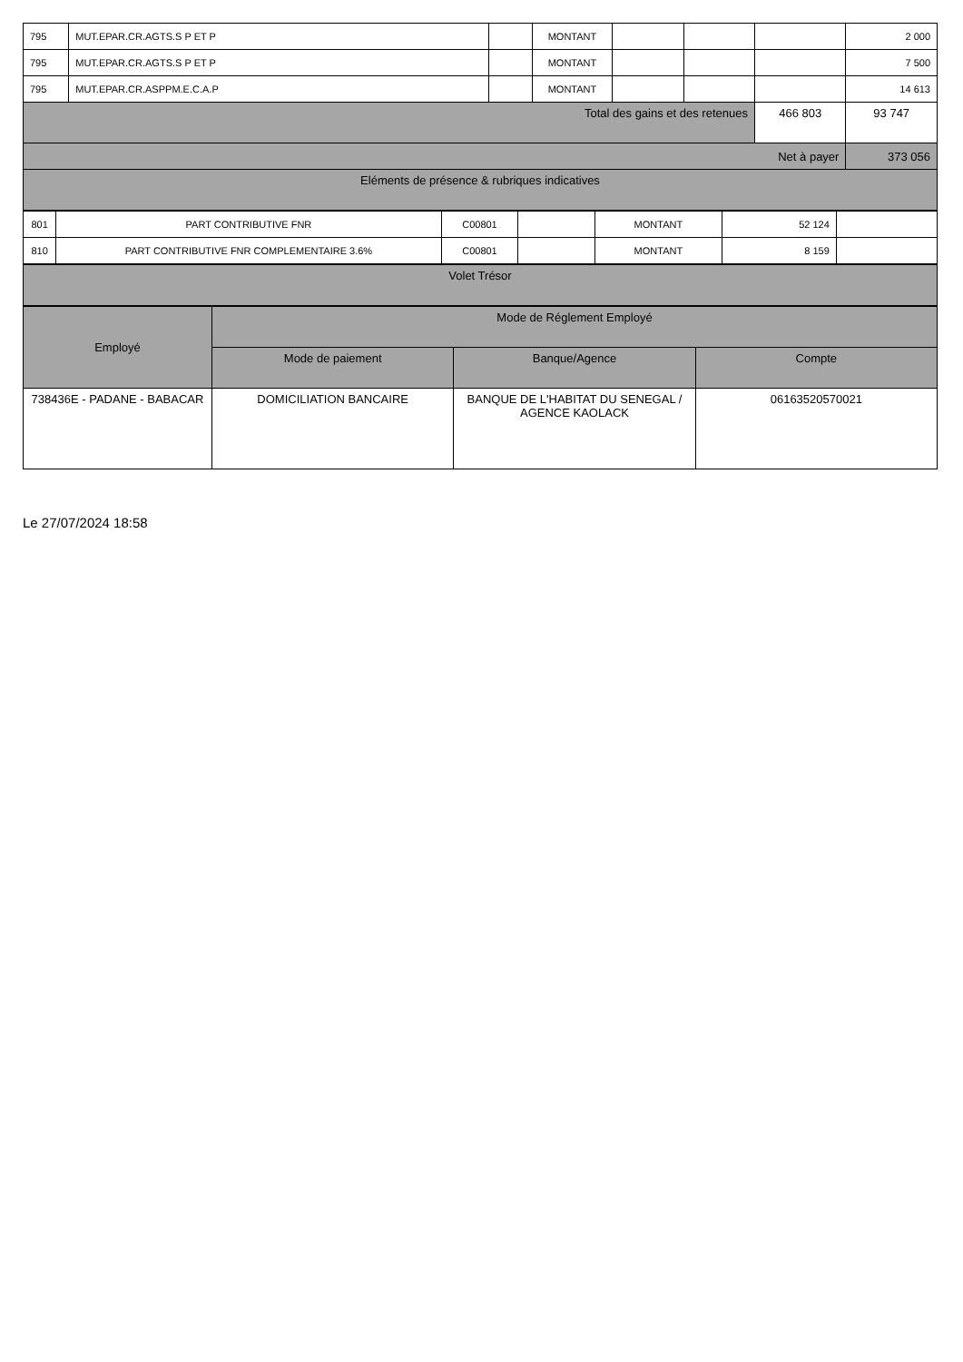| 795 | MUT.EPAR.CR.AGTS.S P ET P | | MONTANT | | | | 2 000 |
| 795 | MUT.EPAR.CR.AGTS.S P ET P | | MONTANT | | | | 7 500 |
| 795 | MUT.EPAR.CR.ASPPM.E.C.A.P | | MONTANT | | | | 14 613 |
| Total des gains et des retenues | | | | | | 466 803 | 93 747 |
| Net à payer | | | | | | | 373 056 |
| Eléments de présence & rubriques indicatives | | | | | | | |
| 801 | PART CONTRIBUTIVE FNR | C00801 | | MONTANT | 52 124 | |
| 810 | PART CONTRIBUTIVE FNR COMPLEMENTAIRE 3.6% | C00801 | | MONTANT | 8 159 | |
| Volet Trésor |
| Employé | Mode de Réglement Employé | | |
| --- | --- | --- | --- |
| | Mode de paiement | Banque/Agence | Compte |
| 738436E - PADANE - BABACAR | DOMICILIATION BANCAIRE | BANQUE DE L'HABITAT DU SENEGAL / AGENCE KAOLACK | 06163520570021 |
Le 27/07/2024 18:58